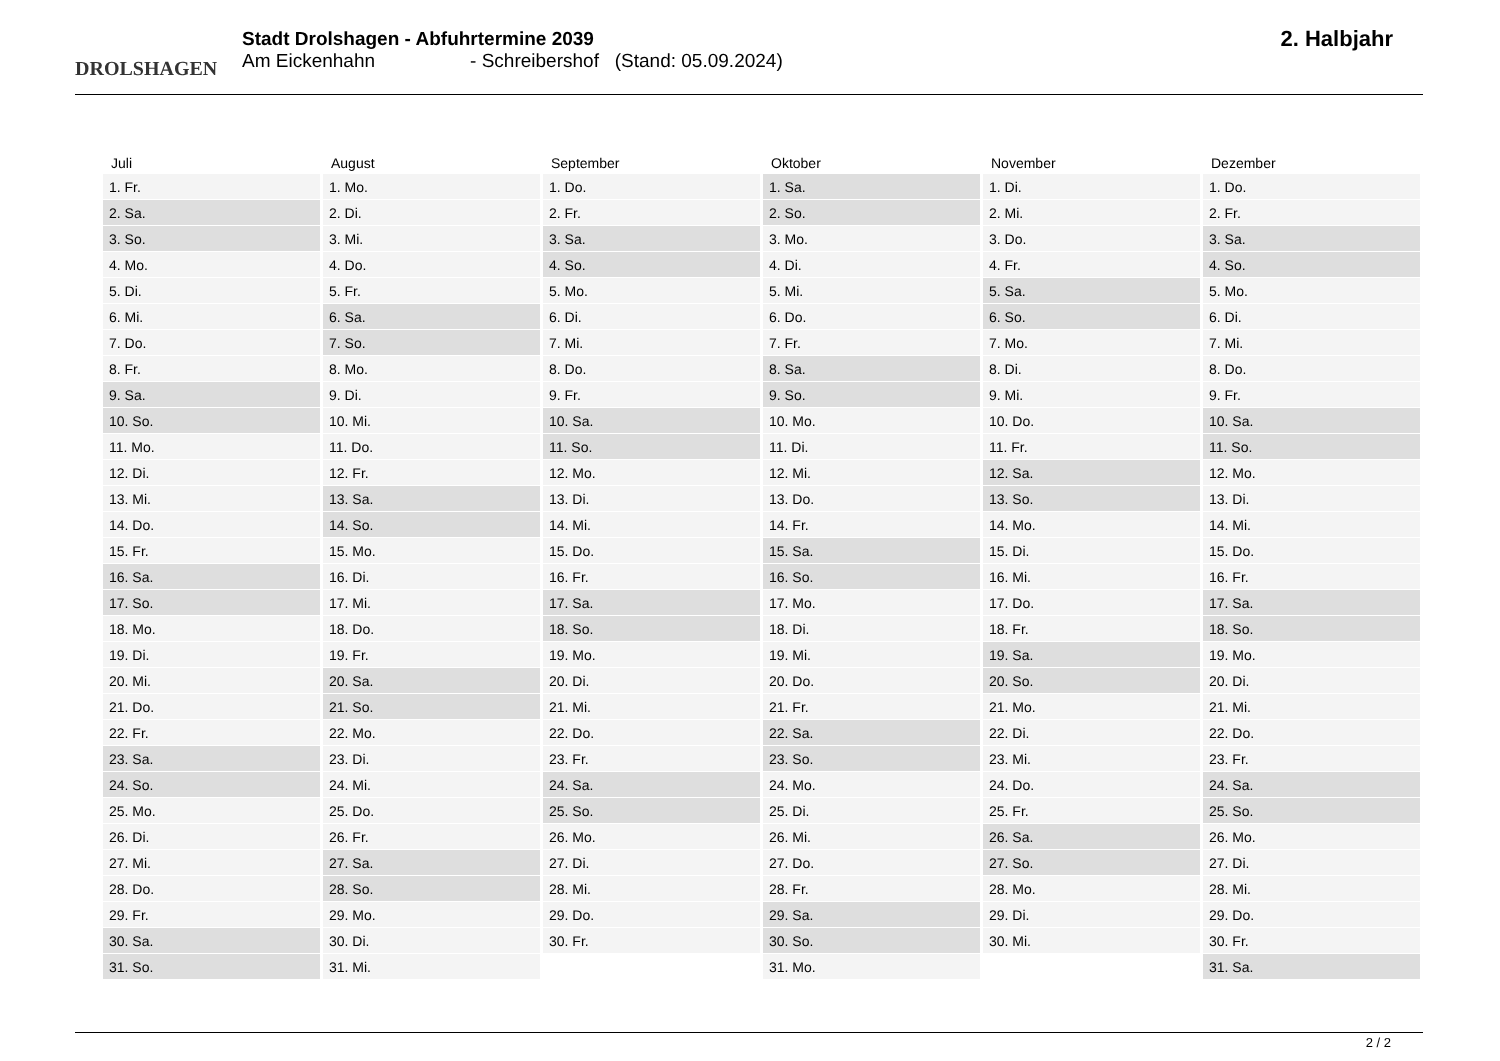DROLSHAGEN
Stadt Drolshagen - Abfuhrtermine 2039
Am Eickenhahn - Schreibershof (Stand: 05.09.2024)
2. Halbjahr
| Juli | August | September | Oktober | November | Dezember |
| --- | --- | --- | --- | --- | --- |
| 1. Fr. | 1. Mo. | 1. Do. | 1. Sa. | 1. Di. | 1. Do. |
| 2. Sa. | 2. Di. | 2. Fr. | 2. So. | 2. Mi. | 2. Fr. |
| 3. So. | 3. Mi. | 3. Sa. | 3. Mo. | 3. Do. | 3. Sa. |
| 4. Mo. | 4. Do. | 4. So. | 4. Di. | 4. Fr. | 4. So. |
| 5. Di. | 5. Fr. | 5. Mo. | 5. Mi. | 5. Sa. | 5. Mo. |
| 6. Mi. | 6. Sa. | 6. Di. | 6. Do. | 6. So. | 6. Di. |
| 7. Do. | 7. So. | 7. Mi. | 7. Fr. | 7. Mo. | 7. Mi. |
| 8. Fr. | 8. Mo. | 8. Do. | 8. Sa. | 8. Di. | 8. Do. |
| 9. Sa. | 9. Di. | 9. Fr. | 9. So. | 9. Mi. | 9. Fr. |
| 10. So. | 10. Mi. | 10. Sa. | 10. Mo. | 10. Do. | 10. Sa. |
| 11. Mo. | 11. Do. | 11. So. | 11. Di. | 11. Fr. | 11. So. |
| 12. Di. | 12. Fr. | 12. Mo. | 12. Mi. | 12. Sa. | 12. Mo. |
| 13. Mi. | 13. Sa. | 13. Di. | 13. Do. | 13. So. | 13. Di. |
| 14. Do. | 14. So. | 14. Mi. | 14. Fr. | 14. Mo. | 14. Mi. |
| 15. Fr. | 15. Mo. | 15. Do. | 15. Sa. | 15. Di. | 15. Do. |
| 16. Sa. | 16. Di. | 16. Fr. | 16. So. | 16. Mi. | 16. Fr. |
| 17. So. | 17. Mi. | 17. Sa. | 17. Mo. | 17. Do. | 17. Sa. |
| 18. Mo. | 18. Do. | 18. So. | 18. Di. | 18. Fr. | 18. So. |
| 19. Di. | 19. Fr. | 19. Mo. | 19. Mi. | 19. Sa. | 19. Mo. |
| 20. Mi. | 20. Sa. | 20. Di. | 20. Do. | 20. So. | 20. Di. |
| 21. Do. | 21. So. | 21. Mi. | 21. Fr. | 21. Mo. | 21. Mi. |
| 22. Fr. | 22. Mo. | 22. Do. | 22. Sa. | 22. Di. | 22. Do. |
| 23. Sa. | 23. Di. | 23. Fr. | 23. So. | 23. Mi. | 23. Fr. |
| 24. So. | 24. Mi. | 24. Sa. | 24. Mo. | 24. Do. | 24. Sa. |
| 25. Mo. | 25. Do. | 25. So. | 25. Di. | 25. Fr. | 25. So. |
| 26. Di. | 26. Fr. | 26. Mo. | 26. Mi. | 26. Sa. | 26. Mo. |
| 27. Mi. | 27. Sa. | 27. Di. | 27. Do. | 27. So. | 27. Di. |
| 28. Do. | 28. So. | 28. Mi. | 28. Fr. | 28. Mo. | 28. Mi. |
| 29. Fr. | 29. Mo. | 29. Do. | 29. Sa. | 29. Di. | 29. Do. |
| 30. Sa. | 30. Di. | 30. Fr. | 30. So. | 30. Mi. | 30. Fr. |
| 31. So. | 31. Mi. | | 31. Mo. | | 31. Sa. |
2 / 2